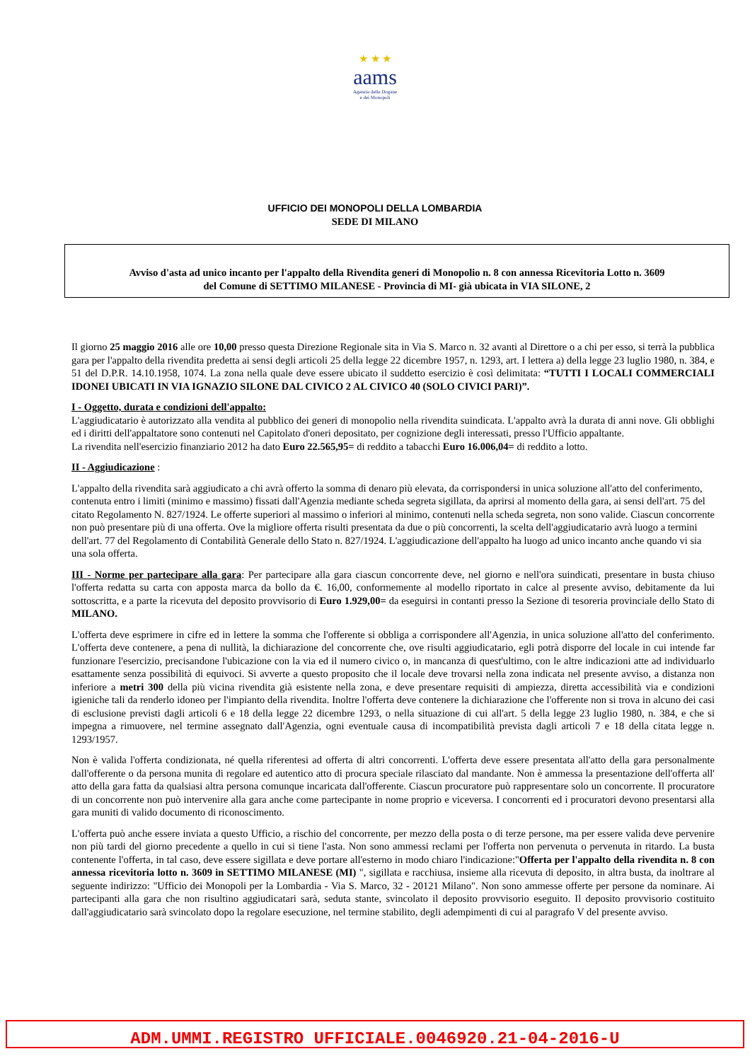★ ★ ★
aams
Agenzia delle Dogane
e dei Monopoli
UFFICIO DEI MONOPOLI DELLA LOMBARDIA
SEDE DI MILANO
Avviso d'asta ad unico incanto per l'appalto della Rivendita generi di Monopolio n. 8 con annessa Ricevitoria Lotto n. 3609
del Comune di SETTIMO MILANESE - Provincia di MI- già ubicata in VIA SILONE, 2
Il giorno 25 maggio 2016 alle ore 10,00 presso questa Direzione Regionale sita in Via S. Marco n. 32 avanti al Direttore o a chi per esso, si terrà la pubblica gara per l'appalto della rivendita predetta ai sensi degli articoli 25 della legge 22 dicembre 1957, n. 1293, art. I lettera a) della legge 23 luglio 1980, n. 384, e 51 del D.P.R. 14.10.1958, 1074. La zona nella quale deve essere ubicato il suddetto esercizio è così delimitata: “TUTTI I LOCALI COMMERCIALI IDONEI UBICATI IN VIA IGNAZIO SILONE DAL CIVICO 2 AL CIVICO 40 (SOLO CIVICI PARI)”.
I - Oggetto, durata e condizioni dell'appalto:
L'aggiudicatario è autorizzato alla vendita al pubblico dei generi di monopolio nella rivendita suindicata. L'appalto avrà la durata di anni nove. Gli obblighi ed i diritti dell'appaltatore sono contenuti nel Capitolato d'oneri depositato, per cognizione degli interessati, presso l'Ufficio appaltante.
La rivendita nell'esercizio finanziario 2012 ha dato Euro 22.565,95= di reddito a tabacchi Euro 16.006,04= di reddito a lotto.
II - Aggiudicazione :
L'appalto della rivendita sarà aggiudicato a chi avrà offerto la somma di denaro più elevata, da corrispondersi in unica soluzione all'atto del conferimento, contenuta entro i limiti (minimo e massimo) fissati dall'Agenzia mediante scheda segreta sigillata, da aprirsi al momento della gara, ai sensi dell'art. 75 del citato Regolamento N. 827/1924. Le offerte superiori al massimo o inferiori al minimo, contenuti nella scheda segreta, non sono valide. Ciascun concorrente non può presentare più di una offerta. Ove la migliore offerta risulti presentata da due o più concorrenti, la scelta dell'aggiudicatario avrà luogo a termini dell'art. 77 del Regolamento di Contabilità Generale dello Stato n. 827/1924. L'aggiudicazione dell'appalto ha luogo ad unico incanto anche quando vi sia una sola offerta.
III - Norme per partecipare alla gara: Per partecipare alla gara ciascun concorrente deve, nel giorno e nell'ora suindicati, presentare in busta chiuso l'offerta redatta su carta con apposta marca da bollo da €. 16,00, conformemente al modello riportato in calce al presente avviso, debitamente da lui sottoscritta, e a parte la ricevuta del deposito provvisorio di Euro 1.929,00= da eseguirsi in contanti presso la Sezione di tesoreria provinciale dello Stato di MILANO.
L'offerta deve esprimere in cifre ed in lettere la somma che l'offerente si obbliga a corrispondere all'Agenzia, in unica soluzione all'atto del conferimento. L'offerta deve contenere, a pena di nullità, la dichiarazione del concorrente che, ove risulti aggiudicatario, egli potrà disporre del locale in cui intende far funzionare l'esercizio, precisandone l'ubicazione con la via ed il numero civico o, in mancanza di quest'ultimo, con le altre indicazioni atte ad individuarlo esattamente senza possibilità di equivoci. Si avverte a questo proposito che il locale deve trovarsi nella zona indicata nel presente avviso, a distanza non inferiore a metri 300 della più vicina rivendita già esistente nella zona, e deve presentare requisiti di ampiezza, diretta accessibilità via e condizioni igieniche tali da renderlo idoneo per l'impianto della rivendita. Inoltre l'offerta deve contenere la dichiarazione che l'offerente non si trova in alcuno dei casi di esclusione previsti dagli articoli 6 e 18 della legge 22 dicembre 1293, o nella situazione di cui all'art. 5 della legge 23 luglio 1980, n. 384, e che si impegna a rimuovere, nel termine assegnato dall'Agenzia, ogni eventuale causa di incompatibilità prevista dagli articoli 7 e 18 della citata legge n. 1293/1957.
Non è valida l'offerta condizionata, né quella riferentesi ad offerta di altri concorrenti. L'offerta deve essere presentata all'atto della gara personalmente dall'offerente o da persona munita di regolare ed autentico atto di procura speciale rilasciato dal mandante. Non è ammessa la presentazione dell'offerta all' atto della gara fatta da qualsiasi altra persona comunque incaricata dall'offerente. Ciascun procuratore può rappresentare solo un concorrente. Il procuratore di un concorrente non può intervenire alla gara anche come partecipante in nome proprio e viceversa. I concorrenti ed i procuratori devono presentarsi alla gara muniti di valido documento di riconoscimento.
L'offerta può anche essere inviata a questo Ufficio, a rischio del concorrente, per mezzo della posta o di terze persone, ma per essere valida deve pervenire non più tardi del giorno precedente a quello in cui si tiene l'asta. Non sono ammessi reclami per l'offerta non pervenuta o pervenuta in ritardo. La busta contenente l'offerta, in tal caso, deve essere sigillata e deve portare all'esterno in modo chiaro l'indicazione:"Offerta per l'appalto della rivendita n. 8 con annessa ricevitoria lotto n. 3609 in SETTIMO MILANESE (MI) ", sigillata e racchiusa, insieme alla ricevuta di deposito, in altra busta, da inoltrare al seguente indirizzo: "Ufficio dei Monopoli per la Lombardia - Via S. Marco, 32 - 20121 Milano". Non sono ammesse offerte per persone da nominare. Ai partecipanti alla gara che non risultino aggiudicatari sarà, seduta stante, svincolato il deposito provvisorio eseguito. Il deposito provvisorio costituito dall'aggiudicatario sarà svincolato dopo la regolare esecuzione, nel termine stabilito, degli adempimenti di cui al paragrafo V del presente avviso.
ADM.UMMI.REGISTRO UFFICIALE.0046920.21-04-2016-U